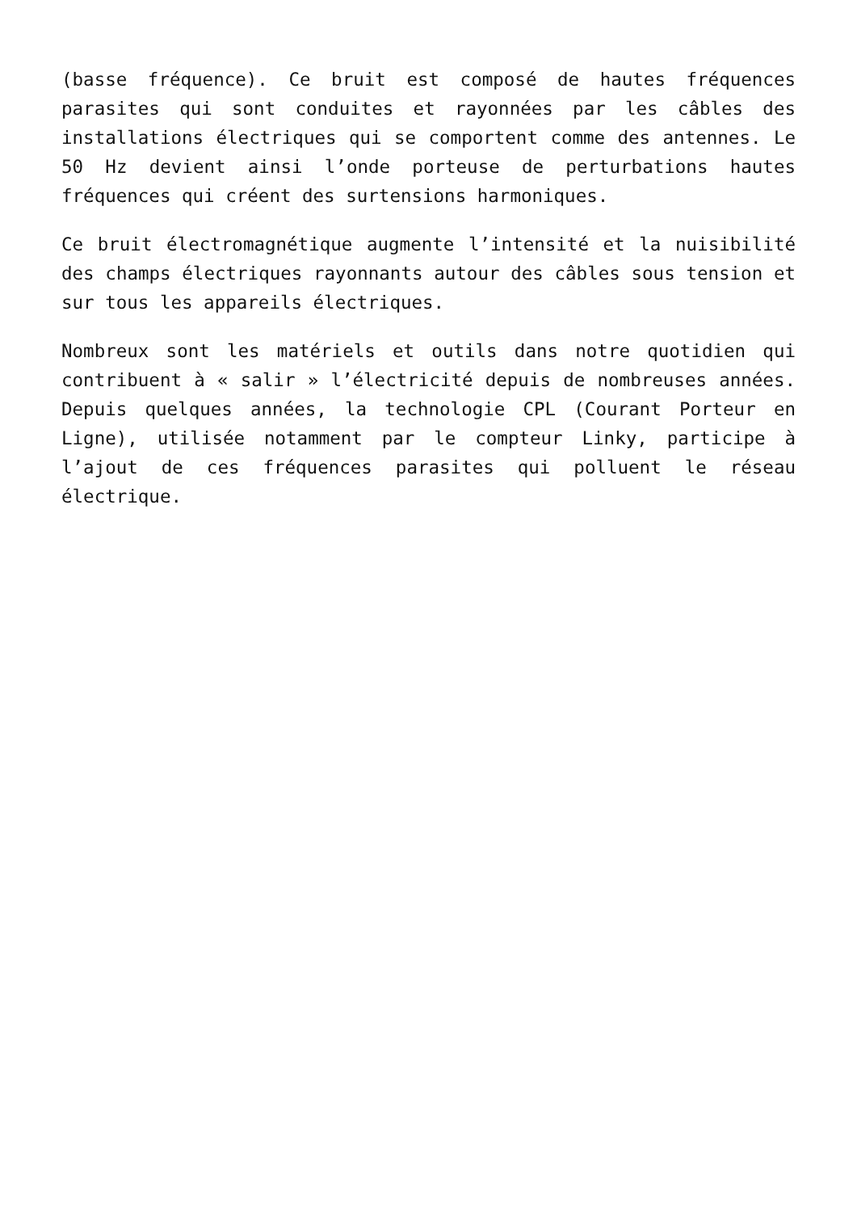(basse fréquence). Ce bruit est composé de hautes fréquences parasites qui sont conduites et rayonnées par les câbles des installations électriques qui se comportent comme des antennes. Le 50 Hz devient ainsi l’onde porteuse de perturbations hautes fréquences qui créent des surtensions harmoniques.
Ce bruit électromagnétique augmente l’intensité et la nuisibilité des champs électriques rayonnants autour des câbles sous tension et sur tous les appareils électriques.
Nombreux sont les matériels et outils dans notre quotidien qui contribuent à « salir » l’électricité depuis de nombreuses années. Depuis quelques années, la technologie CPL (Courant Porteur en Ligne), utilisée notamment par le compteur Linky, participe à l’ajout de ces fréquences parasites qui polluent le réseau électrique.